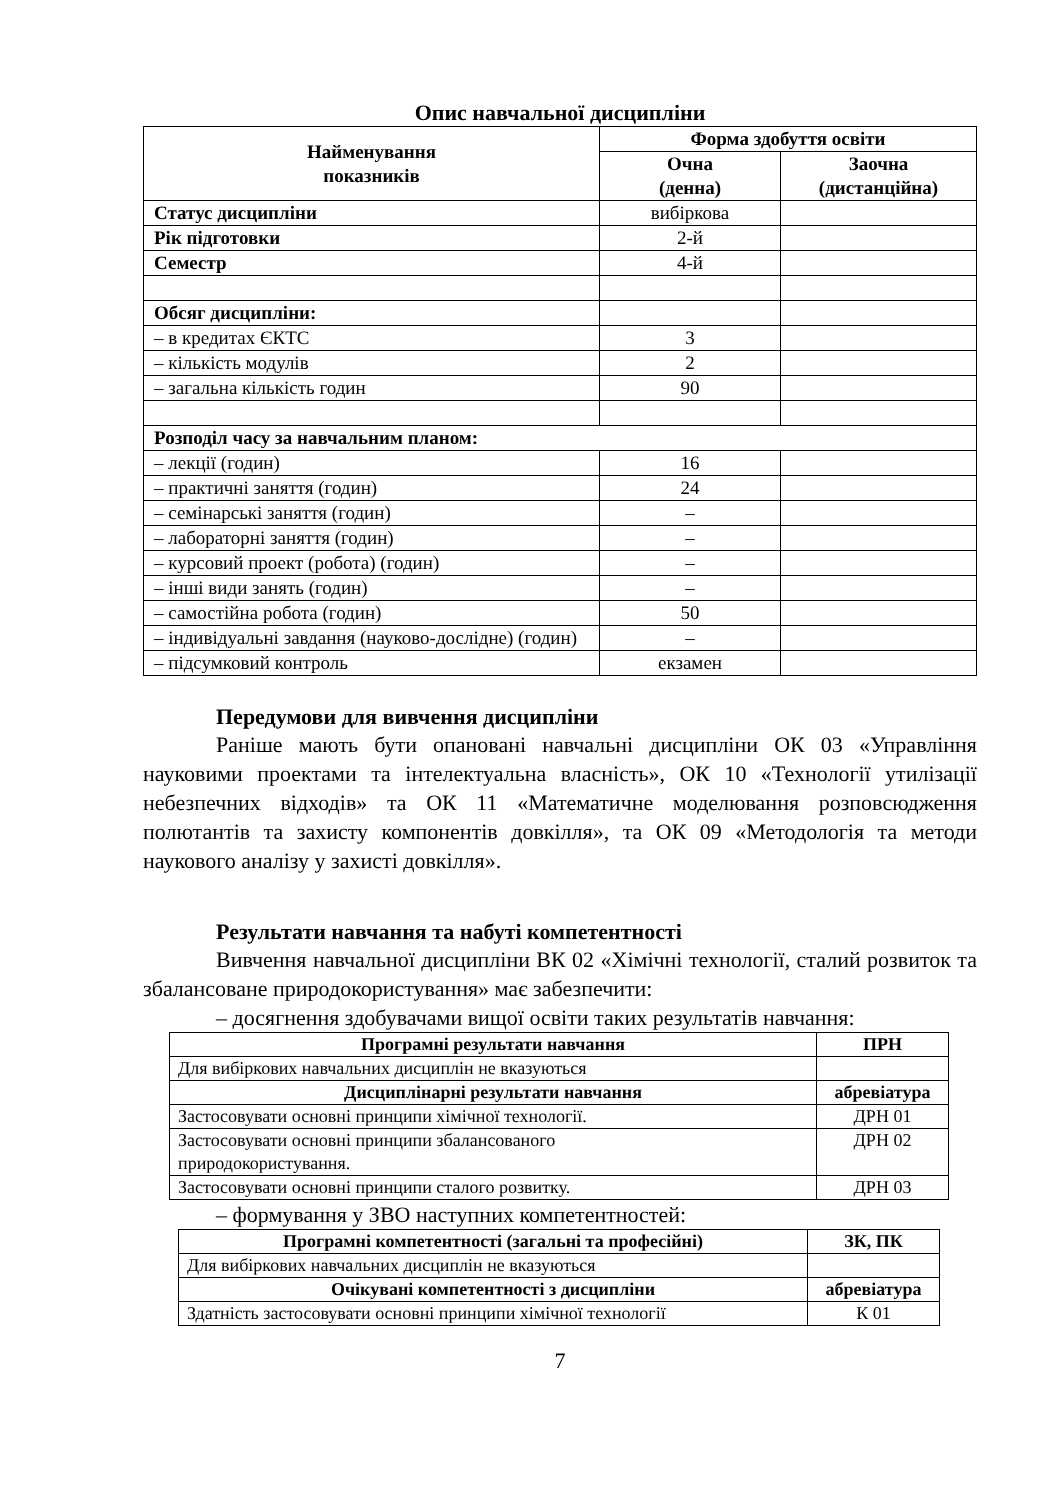Опис навчальної дисципліни
| Найменування показників | Форма здобуття освіти | |
| --- | --- | --- |
| | Очна (денна) | Заочна (дистанційна) |
| Статус дисципліни | вибіркова | |
| Рік підготовки | 2-й | |
| Семестр | 4-й | |
| Обсяг дисципліни: | | |
| – в кредитах ЄКТС | 3 | |
| – кількість модулів | 2 | |
| – загальна кількість годин | 90 | |
| Розподіл часу за навчальним планом: | | |
| – лекції (годин) | 16 | |
| – практичні заняття (годин) | 24 | |
| – семінарські заняття (годин) | – | |
| – лабораторні заняття (годин) | – | |
| – курсовий проект (робота) (годин) | – | |
| – інші види занять (годин) | – | |
| – самостійна робота (годин) | 50 | |
| – індивідуальні завдання (науково-дослідне) (годин) | – | |
| – підсумковий контроль | екзамен | |
Передумови для вивчення дисципліни
Раніше мають бути опановані навчальні дисципліни ОК 03 «Управління науковими проектами та інтелектуальна власність», ОК 10 «Технології утилізації небезпечних відходів» та ОК 11 «Математичне моделювання розповсюдження полютантів та захисту компонентів довкілля», та ОК 09 «Методологія та методи наукового аналізу у захисті довкілля».
Результати навчання та набуті компетентності
Вивчення навчальної дисципліни ВК 02 «Хімічні технології, сталий розвиток та збалансоване природокористування» має забезпечити:
– досягнення здобувачами вищої освіти таких результатів навчання:
| Програмні результати навчання | ПРН |
| --- | --- |
| Для вибіркових навчальних дисциплін не вказуються | |
| Дисциплінарні результати навчання | абревіатура |
| Застосовувати основні принципи хімічної технології. | ДРН 01 |
| Застосовувати основні принципи збалансованого природокористування. | ДРН 02 |
| Застосовувати основні принципи сталого розвитку. | ДРН 03 |
– формування у ЗВО наступних компетентностей:
| Програмні компетентності (загальні та професійні) | ЗК, ПК |
| --- | --- |
| Для вибіркових навчальних дисциплін не вказуються | |
| Очікувані компетентності з дисципліни | абревіатура |
| Здатність застосовувати основні принципи хімічної технології | К 01 |
7